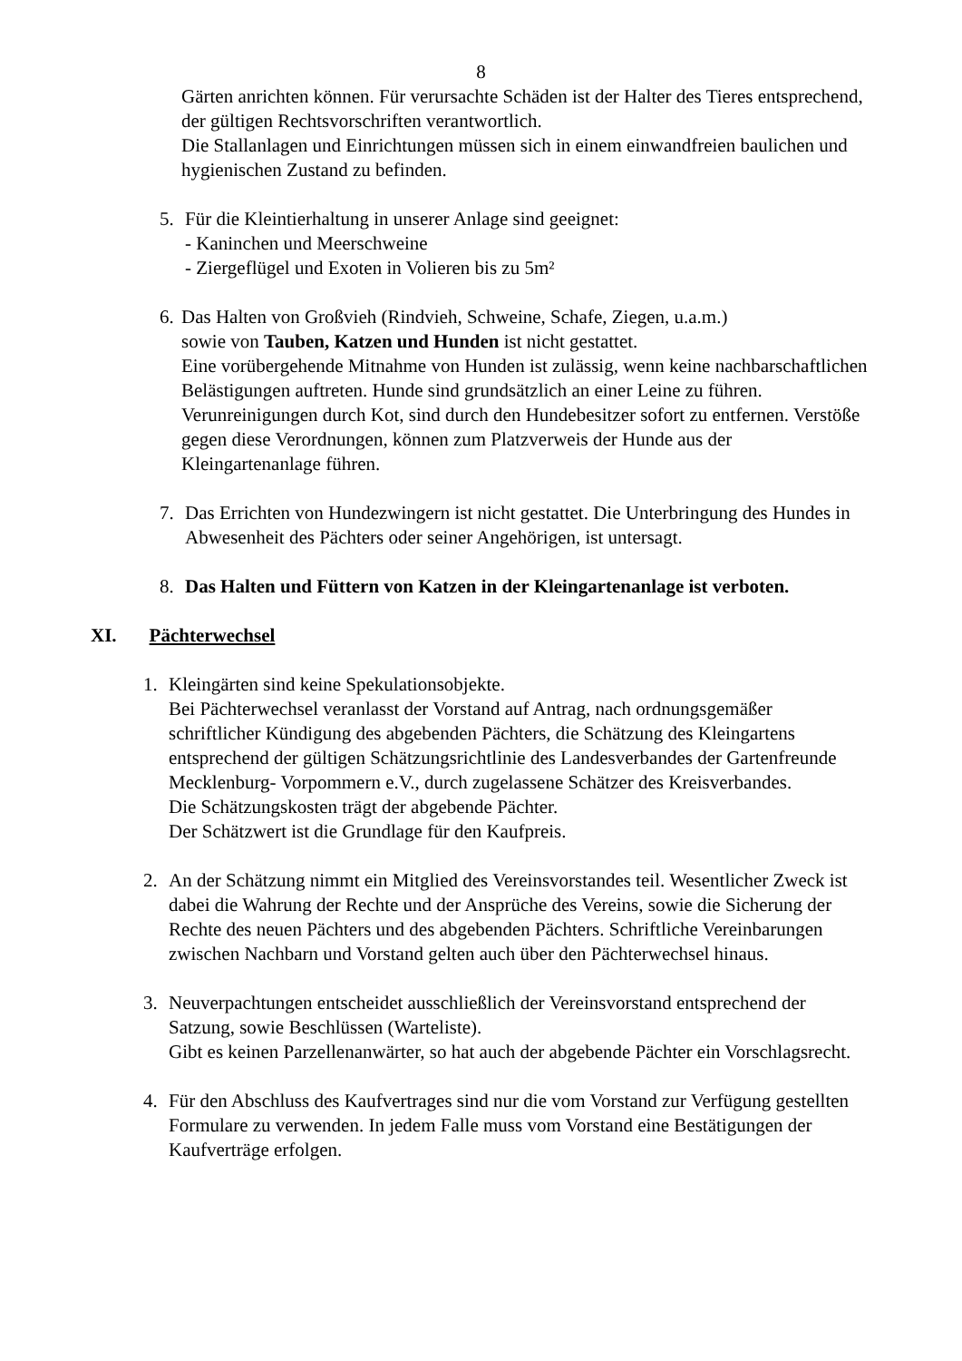8
Gärten anrichten können. Für verursachte Schäden ist der Halter des Tieres entsprechend, der gültigen Rechtsvorschriften verantwortlich.
Die Stallanlagen und Einrichtungen müssen sich in einem einwandfreien baulichen und hygienischen Zustand zu befinden.
5. Für die Kleintierhaltung in unserer Anlage sind geeignet:
- Kaninchen und Meerschweine
- Ziergeflügel und Exoten in Volieren bis zu 5m²
6.
Das Halten von Großvieh (Rindvieh, Schweine, Schafe, Ziegen, u.a.m.)
sowie von Tauben, Katzen und Hunden ist nicht gestattet.
Eine vorübergehende Mitnahme von Hunden ist zulässig, wenn keine nachbarschaftlichen Belästigungen auftreten. Hunde sind grundsätzlich an einer Leine zu führen.
Verunreinigungen durch Kot, sind durch den Hundebesitzer sofort zu entfernen. Verstöße gegen diese Verordnungen, können zum Platzverweis der Hunde aus der Kleingartenanlage führen.
7. Das Errichten von Hundezwingern ist nicht gestattet. Die Unterbringung des Hundes in Abwesenheit des Pächters oder seiner Angehörigen, ist untersagt.
8. Das Halten und Füttern von Katzen in der Kleingartenanlage ist verboten.
XI. Pächterwechsel
1. Kleingärten sind keine Spekulationsobjekte.
Bei Pächterwechsel veranlasst der Vorstand auf Antrag, nach ordnungsgemäßer schriftlicher Kündigung des abgebenden Pächters, die Schätzung des Kleingartens entsprechend der gültigen Schätzungsrichtlinie des Landesverbandes der Gartenfreunde Mecklenburg- Vorpommern e.V., durch zugelassene Schätzer des Kreisverbandes.
Die Schätzungskosten trägt der abgebende Pächter.
Der Schätzwert ist die Grundlage für den Kaufpreis.
2. An der Schätzung nimmt ein Mitglied des Vereinsvorstandes teil. Wesentlicher Zweck ist dabei die Wahrung der Rechte und der Ansprüche des Vereins, sowie die Sicherung der Rechte des neuen Pächters und des abgebenden Pächters. Schriftliche Vereinbarungen zwischen Nachbarn und Vorstand gelten auch über den Pächterwechsel hinaus.
3. Neuverpachtungen entscheidet ausschließlich der Vereinsvorstand entsprechend der Satzung, sowie Beschlüssen (Warteliste).
Gibt es keinen Parzellenanwärter, so hat auch der abgebende Pächter ein Vorschlagsrecht.
4. Für den Abschluss des Kaufvertrages sind nur die vom Vorstand zur Verfügung gestellten Formulare zu verwenden. In jedem Falle muss vom Vorstand eine Bestätigungen der Kaufverträge erfolgen.